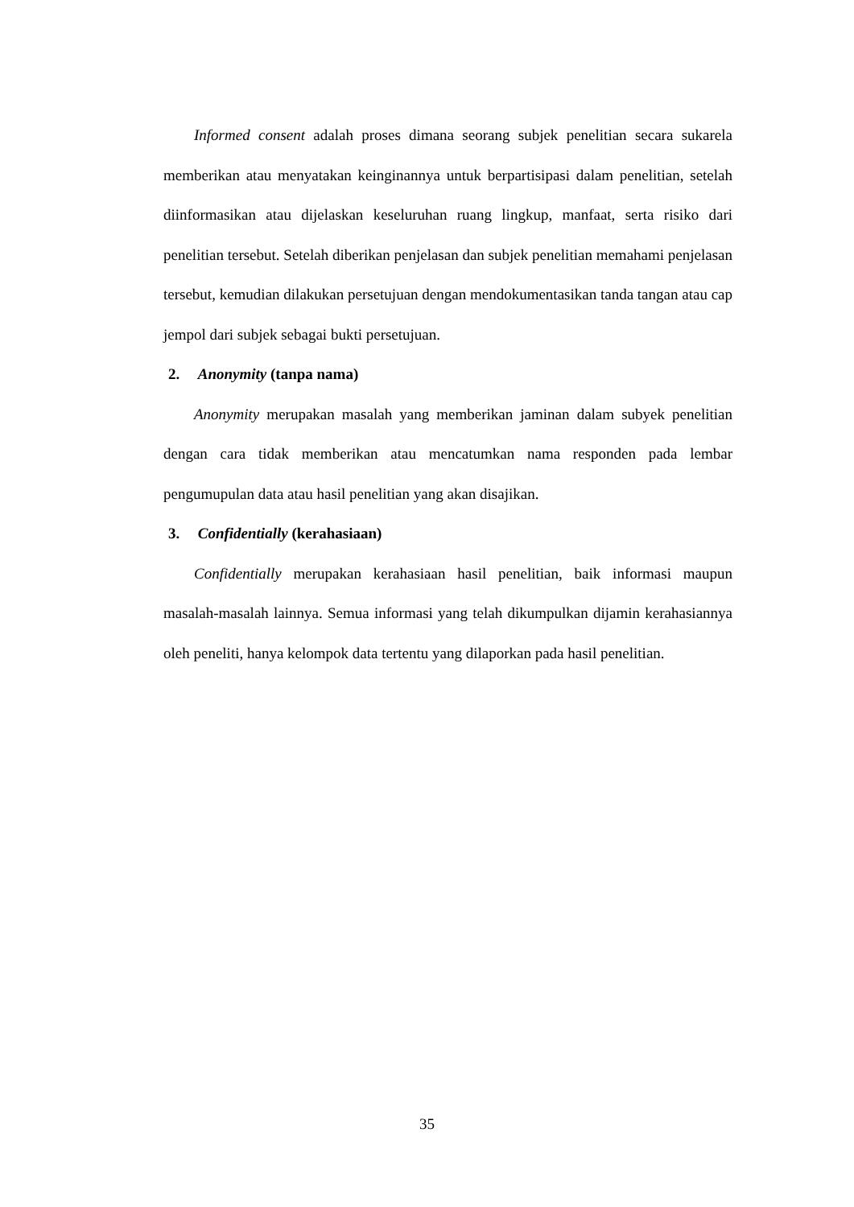Informed consent adalah proses dimana seorang subjek penelitian secara sukarela memberikan atau menyatakan keinginannya untuk berpartisipasi dalam penelitian, setelah diinformasikan atau dijelaskan keseluruhan ruang lingkup, manfaat, serta risiko dari penelitian tersebut. Setelah diberikan penjelasan dan subjek penelitian memahami penjelasan tersebut, kemudian dilakukan persetujuan dengan mendokumentasikan tanda tangan atau cap jempol dari subjek sebagai bukti persetujuan.
2. Anonymity (tanpa nama)
Anonymity merupakan masalah yang memberikan jaminan dalam subyek penelitian dengan cara tidak memberikan atau mencatumkan nama responden pada lembar pengumupulan data atau hasil penelitian yang akan disajikan.
3. Confidentially (kerahasiaan)
Confidentially merupakan kerahasiaan hasil penelitian, baik informasi maupun masalah-masalah lainnya. Semua informasi yang telah dikumpulkan dijamin kerahasiannya oleh peneliti, hanya kelompok data tertentu yang dilaporkan pada hasil penelitian.
35